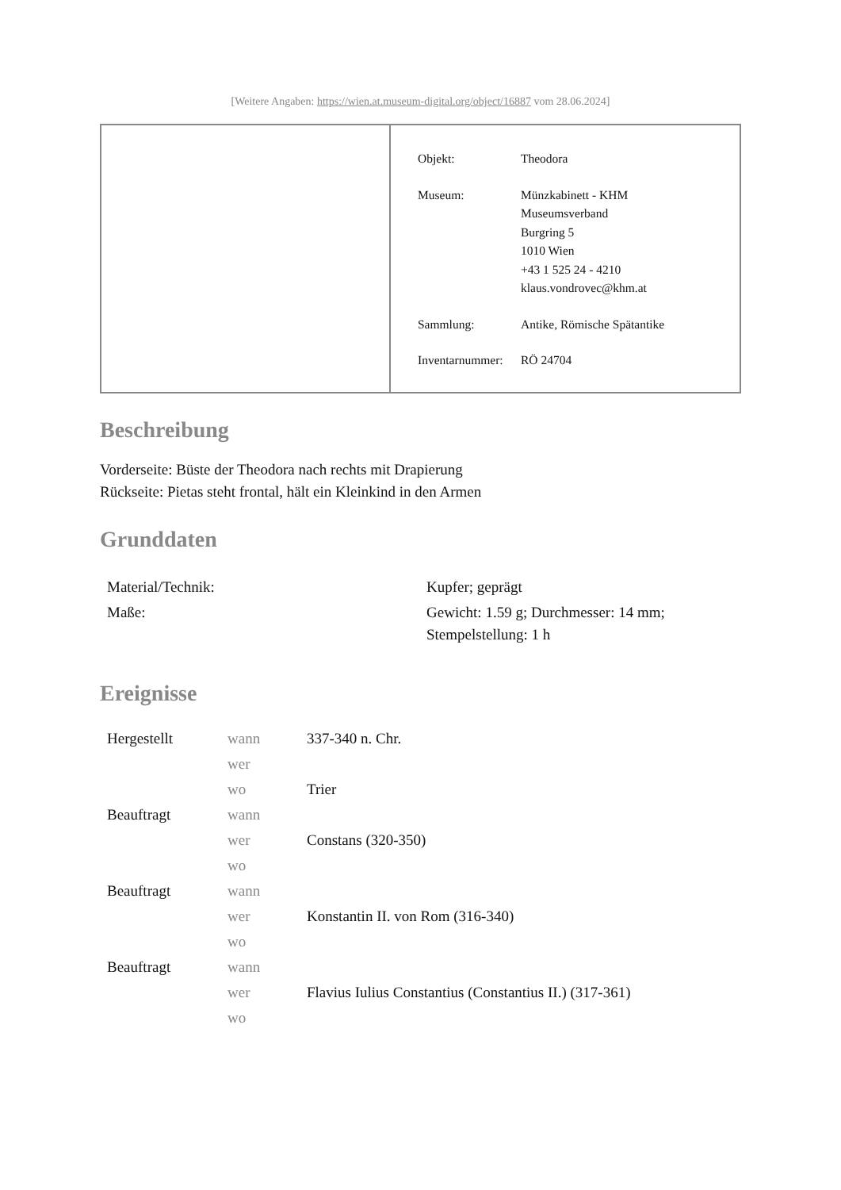[Weitere Angaben: https://wien.at.museum-digital.org/object/16887 vom 28.06.2024]
| Objekt: | Theodora |
| Museum: | Münzkabinett - KHM Museumsverband Burgring 5 1010 Wien +43 1 525 24 - 4210 klaus.vondrovec@khm.at |
| Sammlung: | Antike, Römische Spätantike |
| Inventarnummer: | RÖ 24704 |
Beschreibung
Vorderseite: Büste der Theodora nach rechts mit Drapierung
Rückseite: Pietas steht frontal, hält ein Kleinkind in den Armen
Grunddaten
| Material/Technik: | Kupfer; geprägt |
| Maße: | Gewicht: 1.59 g; Durchmesser: 14 mm; Stempelstellung: 1 h |
Ereignisse
| Hergestellt | wann | 337-340 n. Chr. |
| | wer | |
| | wo | Trier |
| Beauftragt | wann | |
| | wer | Constans (320-350) |
| | wo | |
| Beauftragt | wann | |
| | wer | Konstantin II. von Rom (316-340) |
| | wo | |
| Beauftragt | wann | |
| | wer | Flavius Iulius Constantius (Constantius II.) (317-361) |
| | wo | |